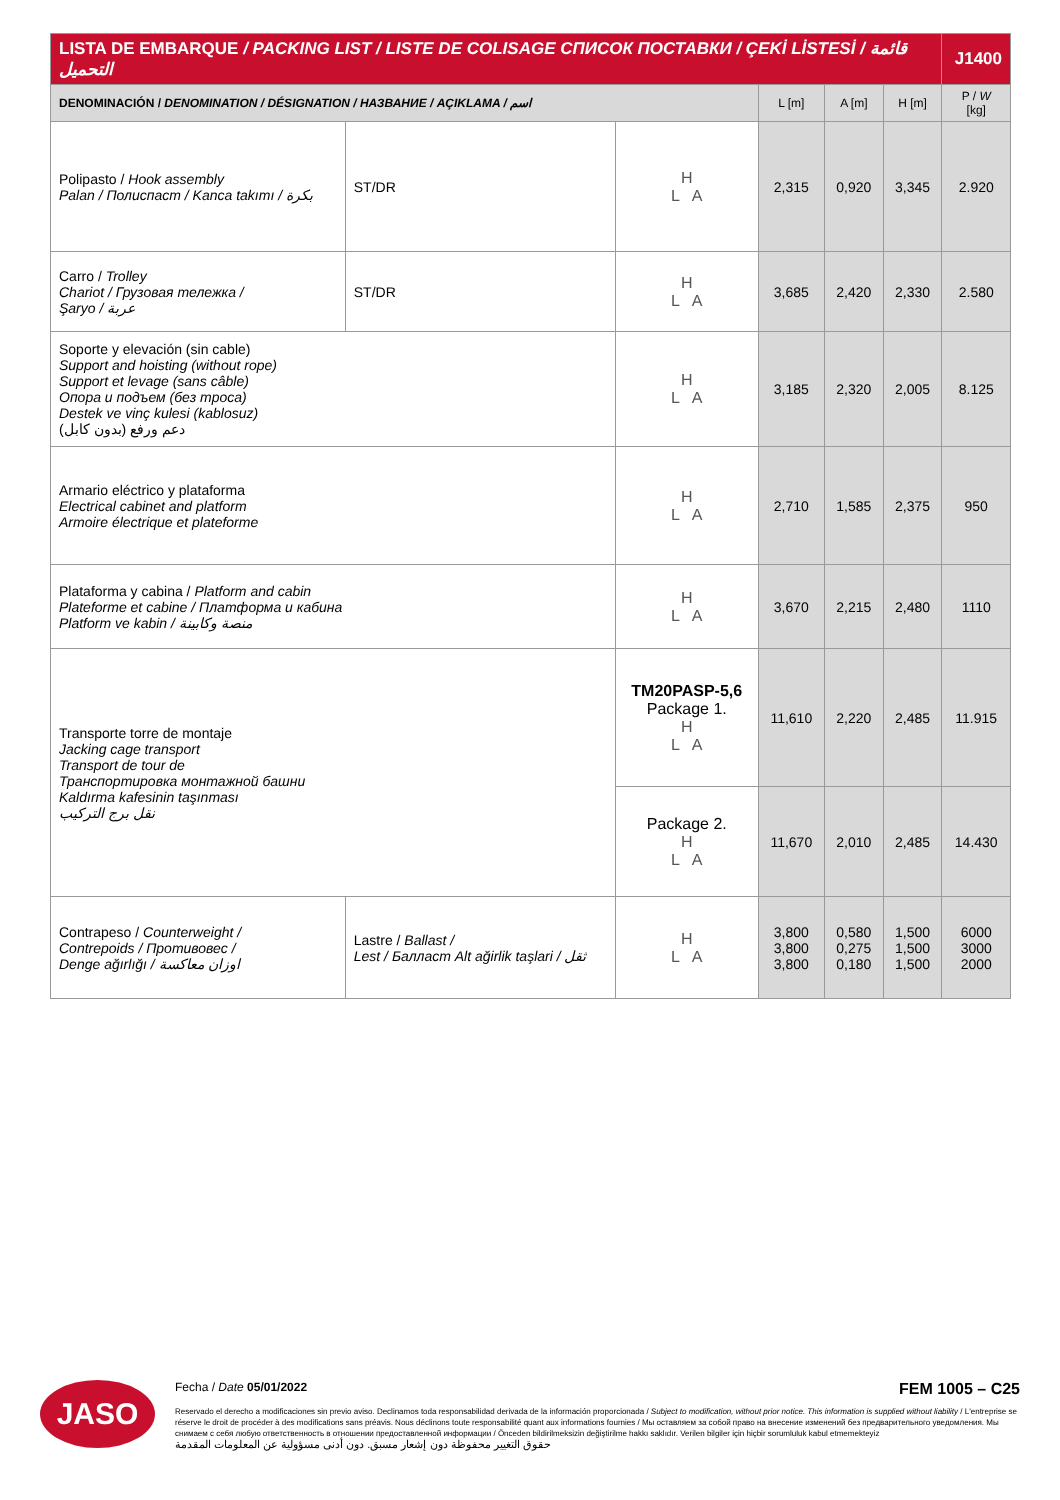| LISTA DE EMBARQUE / PACKING LIST / LISTE DE COLISAGE СПИСОК ПОСТАВКИ / ÇEKİ LİSTESİ / قائمة التحميل | | | | | | J1400 |
| --- | --- | --- | --- | --- | --- | --- |
| DENOMINACIÓN / DENOMINATION / DÉSIGNATION / НАЗВАНИЕ / AÇIKLAMA / اسم | | | L [m] | A [m] | H [m] | P / W [kg] |
| Polipasto / Hook assembly Palan / Полиспаст / Kanca takımı / بكرة | ST/DR | H L A | 2,315 | 0,920 | 3,345 | 2.920 |
| Carro / Trolley Chariot / Грузовая тележка / Şaryo / عربة | ST/DR | H L A | 3,685 | 2,420 | 2,330 | 2.580 |
| Soporte y elevación (sin cable) Support and hoisting (without rope) Support et levage (sans câble) Опора и подъем (без троса) Destek ve vinç kulesi (kablosuz) دعم ورفع (بدون كابل) | | H L A | 3,185 | 2,320 | 2,005 | 8.125 |
| Armario eléctrico y plataforma Electrical cabinet and platform Armoire électrique et plateforme | | H L A | 2,710 | 1,585 | 2,375 | 950 |
| Plataforma y cabina / Platform and cabin Plateforme et cabine / Платформа и кабина Platform ve kabin / منصة وكابينة | | H L A | 3,670 | 2,215 | 2,480 | 1110 |
| Transporte torre de montaje Jacking cage transport Transport de tour de Транспортировка монтажной башни Kaldırma kafesinin taşınması نقل برج التركيب | | TM20PASP-5,6 Package 1. H L A | 11,610 | 2,220 | 2,485 | 11.915 |
| | | Package 2. H L A | 11,670 | 2,010 | 2,485 | 14.430 |
| Contrapeso / Counterweight / Contrepoids / Противовес / Denge ağırlığı / اوزان معاكسة | Lastre / Ballast / Lest / Балласт Alt ağirlik taşlari / ثقل | H L A | 3,800 3,800 3,800 | 0,580 0,275 0,180 | 1,500 1,500 1,500 | 6000 3000 2000 |
JASO
Fecha / Date 05/01/2022 FEM 1005 – C25
Reservado el derecho a modificaciones sin previo aviso. Declinamos toda responsabilidad derivada de la información proporcionada / Subject to modification, without prior notice. This information is supplied without liability / L'entreprise se réserve le droit de procéder à des modifications sans préavis. Nous déclinons toute responsabilité quant aux informations fournies / Мы оставляем за собой право на внесение изменений без предварительного уведомления. Мы снимаем с себя любую ответственность в отношении предоставленной информации / Önceden bildirilmeksizin değiştirilme hakkı saklıdır. Verilen bilgiler için hiçbir sorumluluk kabul etmemekteyiz
حقوق التغيير محفوظة دون إشعار مسبق. دون أدنى مسؤولية عن المعلومات المقدمة